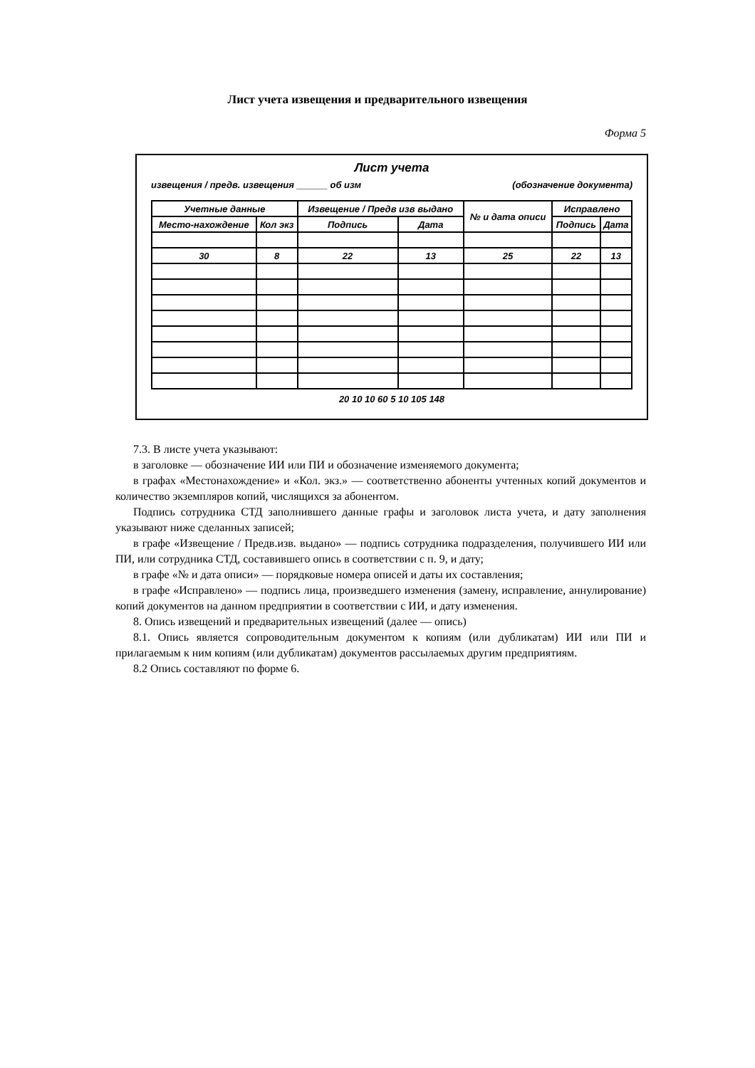Лист учета извещения и предварительного извещения
Форма 5
Лист учета
извещения / предв. извещения ______ об изм (обозначение документа)
| Учетные данные | | Извещение / Предв изв выдано | | № и дата описи | Исправлено | |
| Место-нахождение | Кол экз | Подпись | Дата | | Подпись | Дата |
| 30 | 8 | 22 | 13 | 25 | 22 | 13 |
20 10 10 60 5 10 105 148
7.3. В листе учета указывают:
в заголовке — обозначение ИИ или ПИ и обозначение изменяемого документа;
в графах «Местонахождение» и «Кол. экз.» — соответственно абоненты учтенных копий документов и количество экземпляров копий, числящихся за абонентом.
Подпись сотрудника СТД заполнившего данные графы и заголовок листа учета, и дату заполнения указывают ниже сделанных записей;
в графе «Извещение / Предв.изв. выдано» — подпись сотрудника подразделения, получившего ИИ или ПИ, или сотрудника СТД, составившего опись в соответствии с п. 9, и дату;
в графе «№ и дата описи» — порядковые номера описей и даты их составления;
в графе «Исправлено» — подпись лица, произведшего изменения (замену, исправление, аннулирование) копий документов на данном предприятии в соответствии с ИИ, и дату изменения.
8. Опись извещений и предварительных извещений (далее — опись)
8.1. Опись является сопроводительным документом к копиям (или дубликатам) ИИ или ПИ и прилагаемым к ним копиям (или дубликатам) документов рассылаемых другим предприятиям.
8.2 Опись составляют по форме 6.